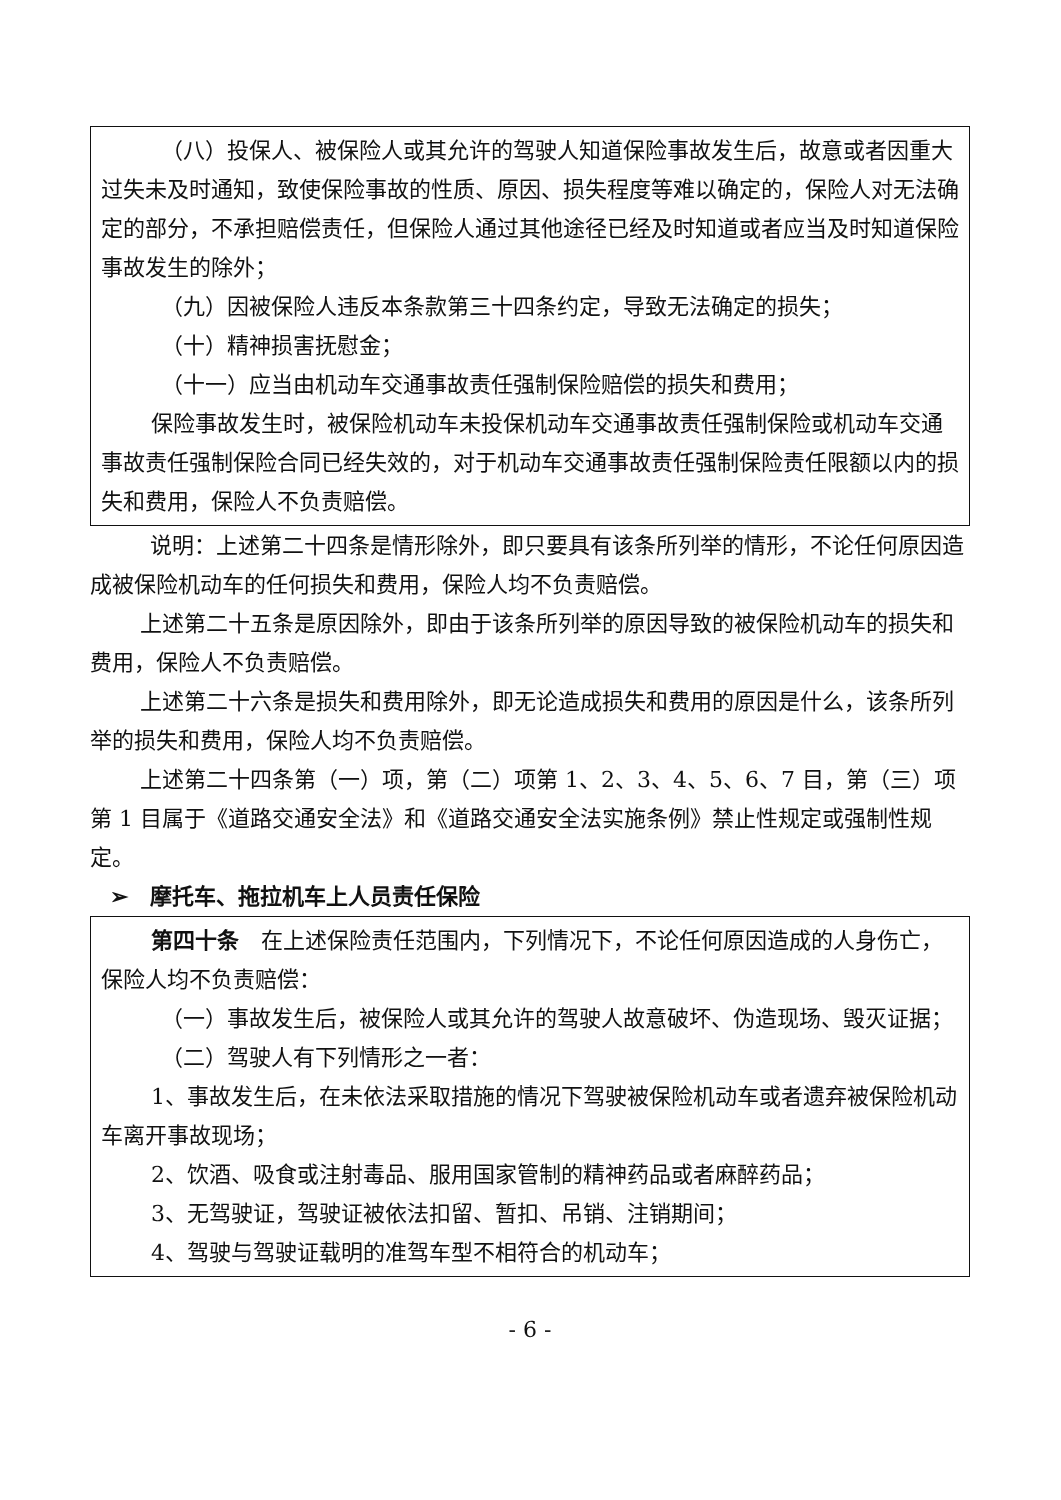（八）投保人、被保险人或其允许的驾驶人知道保险事故发生后，故意或者因重大过失未及时通知，致使保险事故的性质、原因、损失程度等难以确定的，保险人对无法确定的部分，不承担赔偿责任，但保险人通过其他途径已经及时知道或者应当及时知道保险事故发生的除外；
（九）因被保险人违反本条款第三十四条约定，导致无法确定的损失；
（十）精神损害抚慰金；
（十一）应当由机动车交通事故责任强制保险赔偿的损失和费用；
保险事故发生时，被保险机动车未投保机动车交通事故责任强制保险或机动车交通事故责任强制保险合同已经失效的，对于机动车交通事故责任强制保险责任限额以内的损失和费用，保险人不负责赔偿。
说明：上述第二十四条是情形除外，即只要具有该条所列举的情形，不论任何原因造成被保险机动车的任何损失和费用，保险人均不负责赔偿。
上述第二十五条是原因除外，即由于该条所列举的原因导致的被保险机动车的损失和费用，保险人不负责赔偿。
上述第二十六条是损失和费用除外，即无论造成损失和费用的原因是什么，该条所列举的损失和费用，保险人均不负责赔偿。
上述第二十四条第（一）项，第（二）项第 1、2、3、4、5、6、7 目，第（三）项第 1 目属于《道路交通安全法》和《道路交通安全法实施条例》禁止性规定或强制性规定。
➢　摩托车、拖拉机车上人员责任保险
第四十条　在上述保险责任范围内，下列情况下，不论任何原因造成的人身伤亡，保险人均不负责赔偿：
（一）事故发生后，被保险人或其允许的驾驶人故意破坏、伪造现场、毁灭证据；
（二）驾驶人有下列情形之一者：
1、事故发生后，在未依法采取措施的情况下驾驶被保险机动车或者遗弃被保险机动车离开事故现场；
2、饮酒、吸食或注射毒品、服用国家管制的精神药品或者麻醉药品；
3、无驾驶证，驾驶证被依法扣留、暂扣、吊销、注销期间；
4、驾驶与驾驶证载明的准驾车型不相符合的机动车；
- 6 -